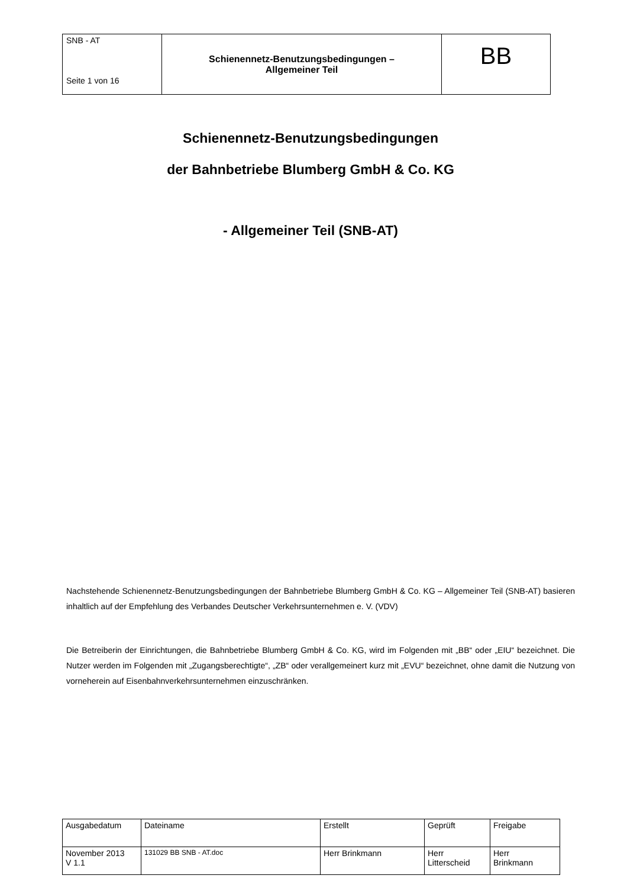| SNB - AT Seite 1 von 16 | Schienennetz-Benutzungsbedingungen – Allgemeiner Teil | BB |
Schienennetz-Benutzungsbedingungen
der Bahnbetriebe Blumberg GmbH & Co. KG
- Allgemeiner Teil (SNB-AT)
Nachstehende Schienennetz-Benutzungsbedingungen der Bahnbetriebe Blumberg GmbH & Co. KG – Allgemeiner Teil (SNB-AT) basieren inhaltlich auf der Empfehlung des Verbandes Deutscher Verkehrsunternehmen e. V. (VDV)
Die Betreiberin der Einrichtungen, die Bahnbetriebe Blumberg GmbH & Co. KG, wird im Folgenden mit „BB“ oder „EIU“ bezeichnet. Die Nutzer werden im Folgenden mit „Zugangsberechtigte“, „ZB“ oder verallgemeinert kurz mit „EVU“ bezeichnet, ohne damit die Nutzung von vorneherein auf Eisenbahnverkehrsunternehmen einzuschränken.
| Ausgabedatum | Dateiname | Erstellt | Geprüft | Freigabe |
| November 2013 V 1.1 | 131029 BB SNB - AT.doc | Herr Brinkmann | Herr Litterscheid | Herr Brinkmann |